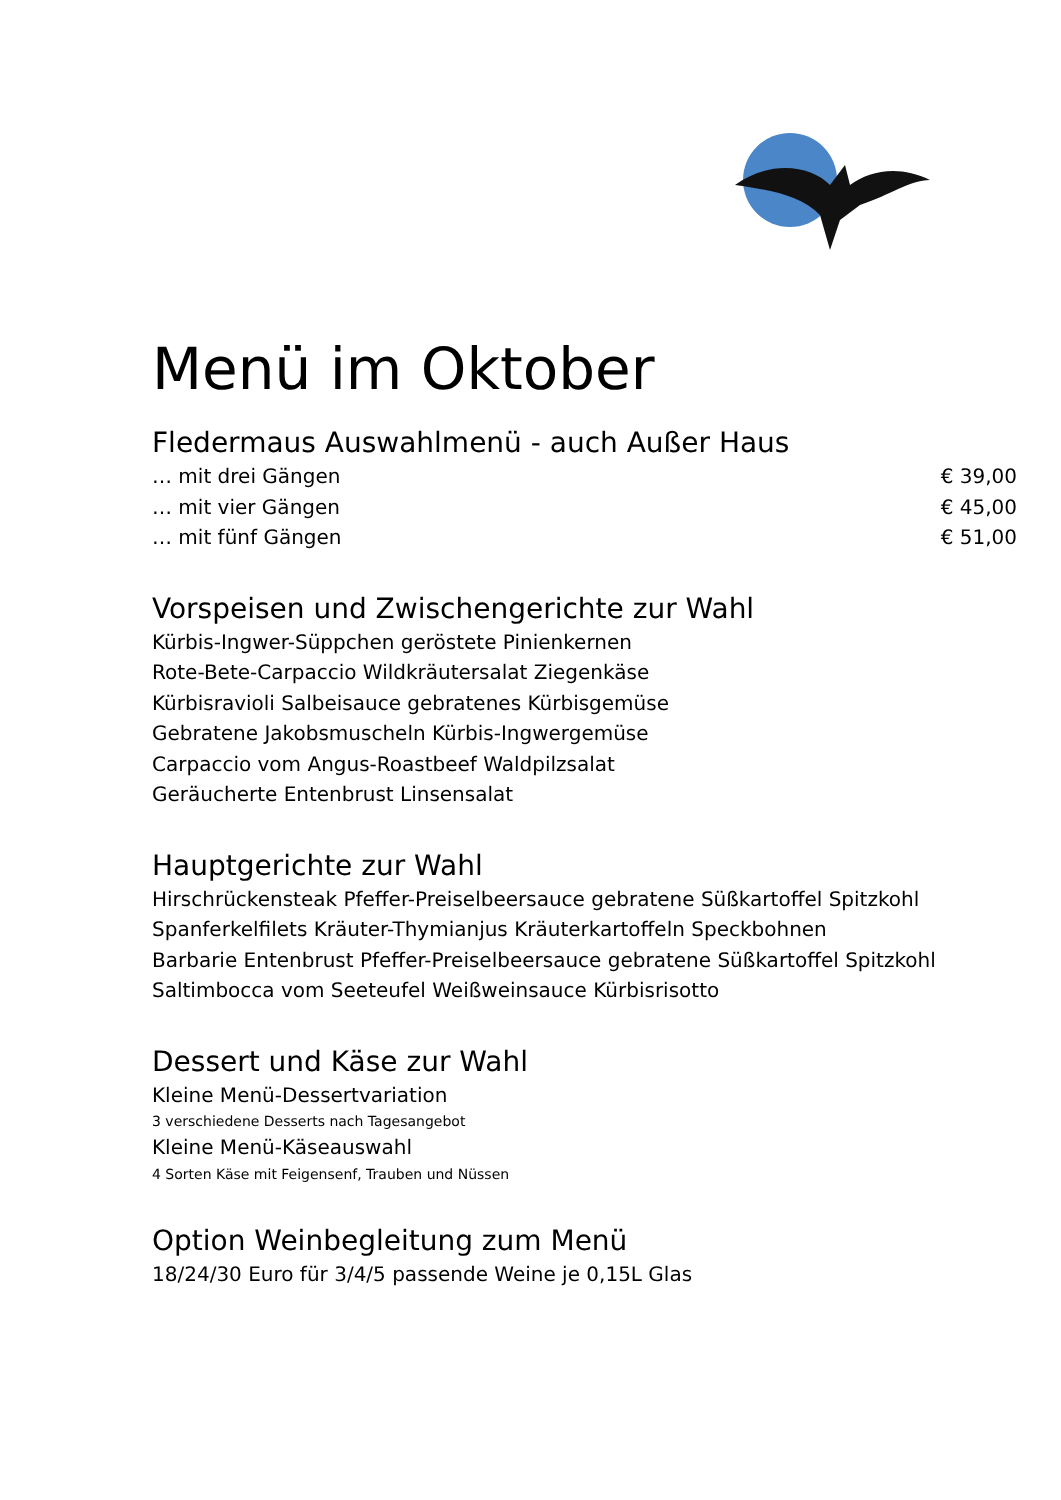Menü im Oktober
Fledermaus Auswahlmenü - auch Außer Haus
… mit drei Gängen € 39,00
… mit vier Gängen € 45,00
… mit fünf Gängen € 51,00
Vorspeisen und Zwischengerichte zur Wahl
Kürbis-Ingwer-Süppchen geröstete Pinienkernen
Rote-Bete-Carpaccio Wildkräutersalat Ziegenkäse
Kürbisravioli Salbeisauce gebratenes Kürbisgemüse
Gebratene Jakobsmuscheln Kürbis-Ingwergemüse
Carpaccio vom Angus-Roastbeef Waldpilzsalat
Geräucherte Entenbrust Linsensalat
Hauptgerichte zur Wahl
Hirschrückensteak Pfeffer-Preiselbeersauce gebratene Süßkartoffel Spitzkohl
Spanferkelfilets Kräuter-Thymianjus Kräuterkartoffeln Speckbohnen
Barbarie Entenbrust Pfeffer-Preiselbeersauce gebratene Süßkartoffel Spitzkohl
Saltimbocca vom Seeteufel Weißweinsauce Kürbisrisotto
Dessert und Käse zur Wahl
Kleine Menü-Dessertvariation
3 verschiedene Desserts nach Tagesangebot
Kleine Menü-Käseauswahl
4 Sorten Käse mit Feigensenf, Trauben und Nüssen
Option Weinbegleitung zum Menü
18/24/30 Euro für 3/4/5 passende Weine je 0,15L Glas